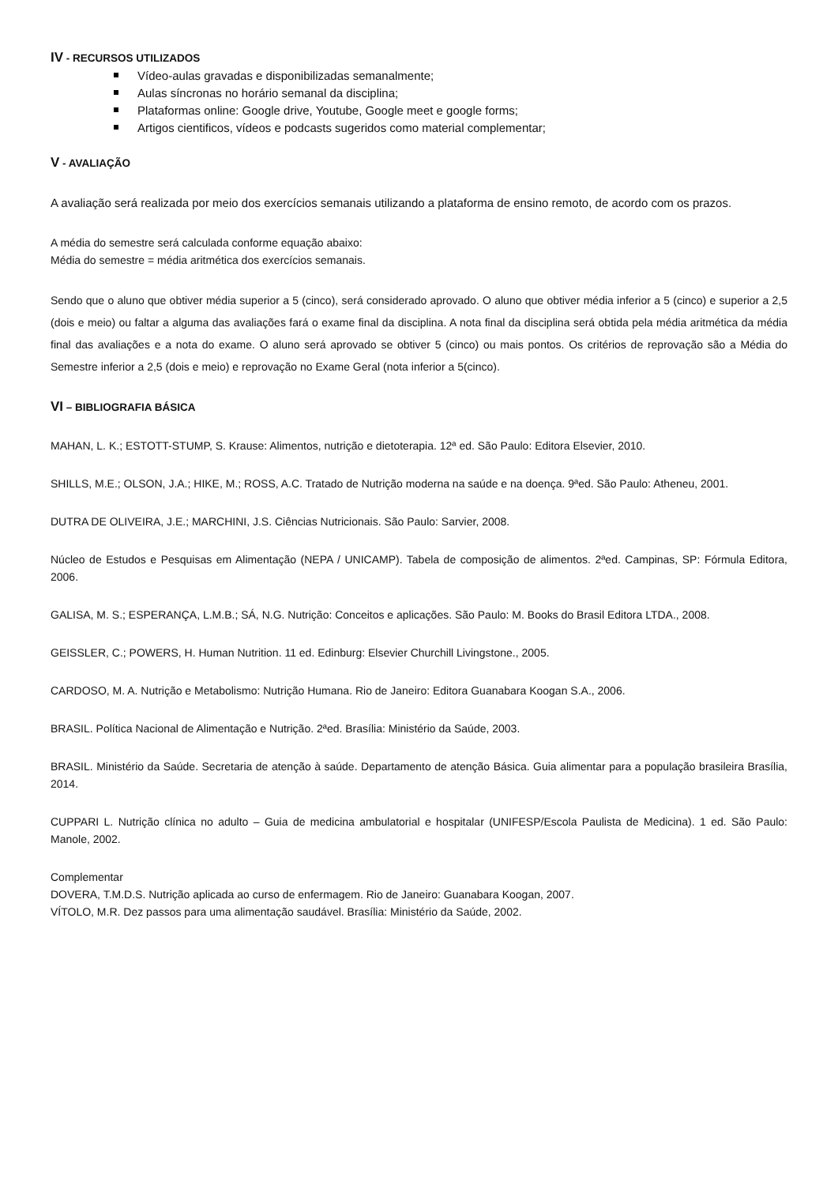IV - RECURSOS UTILIZADOS
Vídeo-aulas gravadas e disponibilizadas semanalmente;
Aulas síncronas no horário semanal da disciplina;
Plataformas online: Google drive, Youtube, Google meet e google forms;
Artigos cientificos, vídeos e podcasts sugeridos como material complementar;
V - AVALIAÇÃO
A avaliação será realizada por meio dos exercícios semanais utilizando a plataforma de ensino remoto, de acordo com os prazos.
A média do semestre será calculada conforme equação abaixo:
Média do semestre = média aritmética dos exercícios semanais.
Sendo que o aluno que obtiver média superior a 5 (cinco), será considerado aprovado. O aluno que obtiver média inferior a 5 (cinco) e superior a 2,5 (dois e meio) ou faltar a alguma das avaliações fará o exame final da disciplina. A nota final da disciplina será obtida pela média aritmética da média final das avaliações e a nota do exame. O aluno será aprovado se obtiver 5 (cinco) ou mais pontos. Os critérios de reprovação são a Média do Semestre inferior a 2,5 (dois e meio) e reprovação no Exame Geral (nota inferior a 5(cinco).
VI – BIBLIOGRAFIA BÁSICA
MAHAN, L. K.; ESTOTT-STUMP, S. Krause: Alimentos, nutrição e dietoterapia. 12ª ed. São Paulo: Editora Elsevier, 2010.
SHILLS, M.E.; OLSON, J.A.; HIKE, M.; ROSS, A.C. Tratado de Nutrição moderna na saúde e na doença. 9ªed. São Paulo: Atheneu, 2001.
DUTRA DE OLIVEIRA, J.E.; MARCHINI, J.S. Ciências Nutricionais. São Paulo: Sarvier, 2008.
Núcleo de Estudos e Pesquisas em Alimentação (NEPA / UNICAMP). Tabela de composição de alimentos. 2ªed. Campinas, SP: Fórmula Editora, 2006.
GALISA, M. S.; ESPERANÇA, L.M.B.; SÁ, N.G. Nutrição: Conceitos e aplicações. São Paulo: M. Books do Brasil Editora LTDA., 2008.
GEISSLER, C.; POWERS, H. Human Nutrition. 11 ed. Edinburg: Elsevier Churchill Livingstone., 2005.
CARDOSO, M. A. Nutrição e Metabolismo: Nutrição Humana. Rio de Janeiro: Editora Guanabara Koogan S.A., 2006.
BRASIL. Política Nacional de Alimentação e Nutrição. 2ªed. Brasília: Ministério da Saúde, 2003.
BRASIL. Ministério da Saúde. Secretaria de atenção à saúde. Departamento de atenção Básica. Guia alimentar para a população brasileira Brasília, 2014.
CUPPARI L. Nutrição clínica no adulto – Guia de medicina ambulatorial e hospitalar (UNIFESP/Escola Paulista de Medicina). 1 ed. São Paulo: Manole, 2002.
Complementar
DOVERA, T.M.D.S. Nutrição aplicada ao curso de enfermagem. Rio de Janeiro: Guanabara Koogan, 2007.
VÍTOLO, M.R. Dez passos para uma alimentação saudável. Brasília: Ministério da Saúde, 2002.